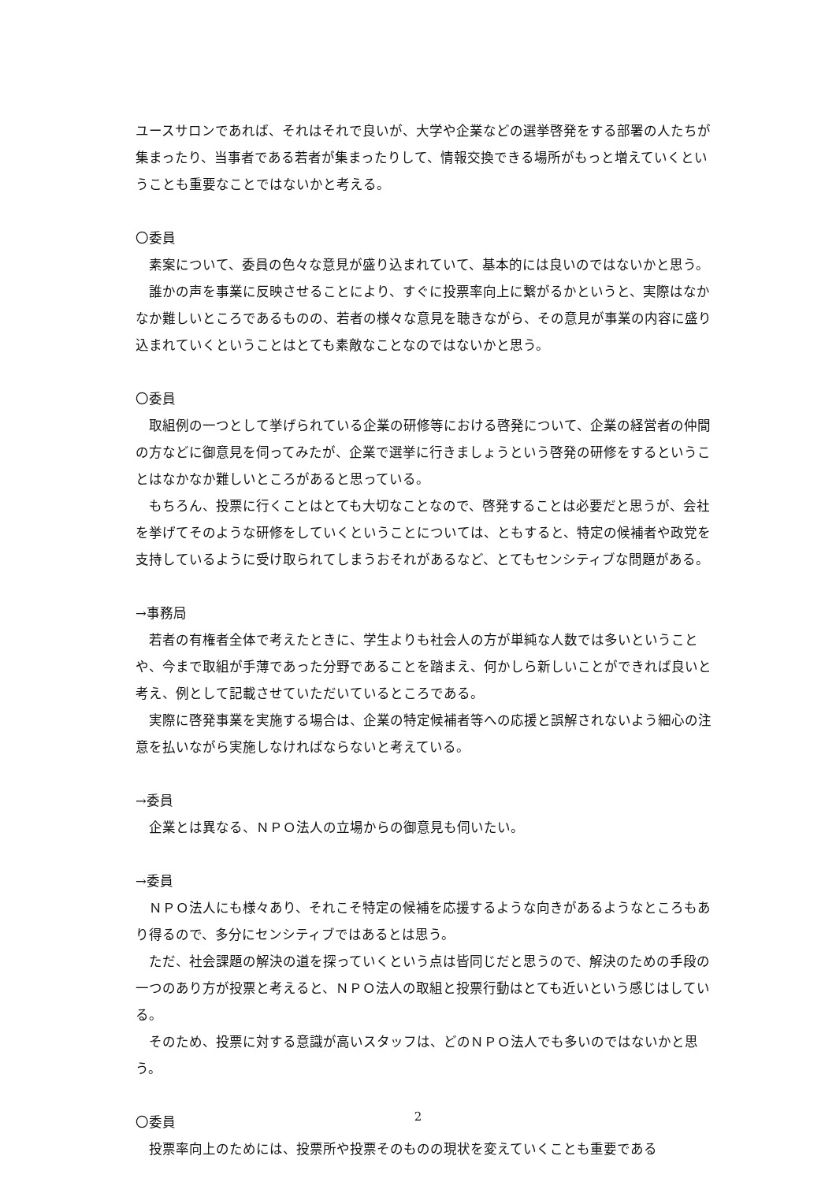ユースサロンであれば、それはそれで良いが、大学や企業などの選挙啓発をする部署の人たちが集まったり、当事者である若者が集まったりして、情報交換できる場所がもっと増えていくということも重要なことではないかと考える。
〇委員
素案について、委員の色々な意見が盛り込まれていて、基本的には良いのではないかと思う。
誰かの声を事業に反映させることにより、すぐに投票率向上に繋がるかというと、実際はなかなか難しいところであるものの、若者の様々な意見を聴きながら、その意見が事業の内容に盛り込まれていくということはとても素敵なことなのではないかと思う。
〇委員
取組例の一つとして挙げられている企業の研修等における啓発について、企業の経営者の仲間の方などに御意見を伺ってみたが、企業で選挙に行きましょうという啓発の研修をするということはなかなか難しいところがあると思っている。
もちろん、投票に行くことはとても大切なことなので、啓発することは必要だと思うが、会社を挙げてそのような研修をしていくということについては、ともすると、特定の候補者や政党を支持しているように受け取られてしまうおそれがあるなど、とてもセンシティブな問題がある。
→事務局
若者の有権者全体で考えたときに、学生よりも社会人の方が単純な人数では多いということや、今まで取組が手薄であった分野であることを踏まえ、何かしら新しいことができれば良いと考え、例として記載させていただいているところである。
実際に啓発事業を実施する場合は、企業の特定候補者等への応援と誤解されないよう細心の注意を払いながら実施しなければならないと考えている。
→委員
企業とは異なる、ＮＰＯ法人の立場からの御意見も伺いたい。
→委員
ＮＰＯ法人にも様々あり、それこそ特定の候補を応援するような向きがあるようなところもあり得るので、多分にセンシティブではあるとは思う。
ただ、社会課題の解決の道を探っていくという点は皆同じだと思うので、解決のための手段の一つのあり方が投票と考えると、ＮＰＯ法人の取組と投票行動はとても近いという感じはしている。
そのため、投票に対する意識が高いスタッフは、どのＮＰＯ法人でも多いのではないかと思う。
〇委員
投票率向上のためには、投票所や投票そのものの現状を変えていくことも重要である
2